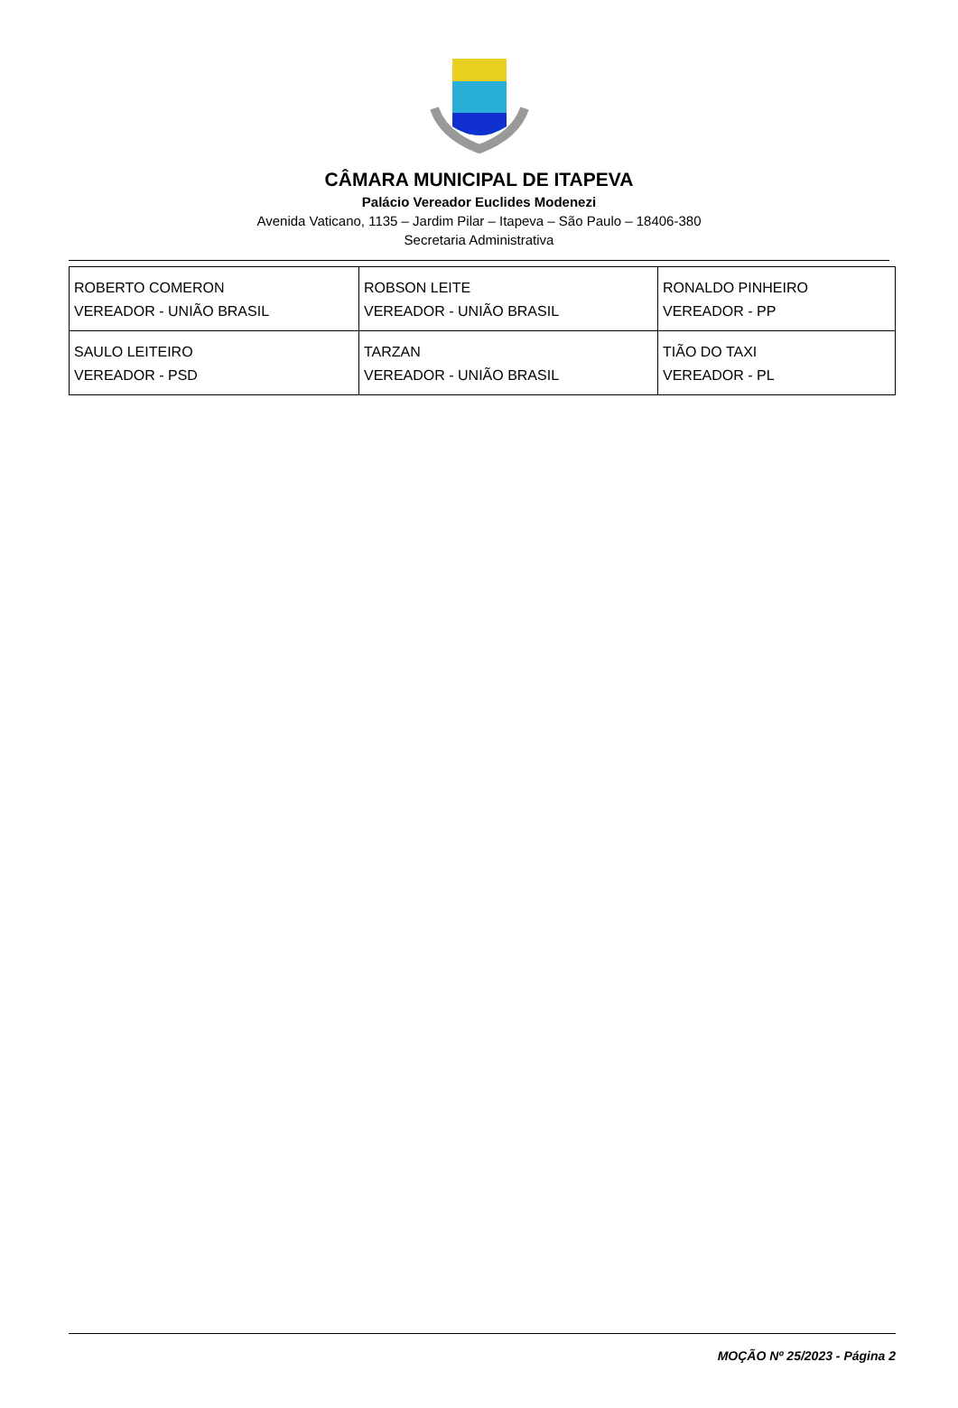CÂMARA MUNICIPAL DE ITAPEVA
Palácio Vereador Euclides Modenezi
Avenida Vaticano, 1135 – Jardim Pilar – Itapeva – São Paulo – 18406-380
Secretaria Administrativa
| ROBERTO COMERON VEREADOR - UNIÃO BRASIL | ROBSON LEITE VEREADOR - UNIÃO BRASIL | RONALDO PINHEIRO VEREADOR - PP |
| SAULO LEITEIRO VEREADOR - PSD | TARZAN VEREADOR - UNIÃO BRASIL | TIÃO DO TAXI VEREADOR - PL |
MOÇÃO Nº 25/2023 - Página 2